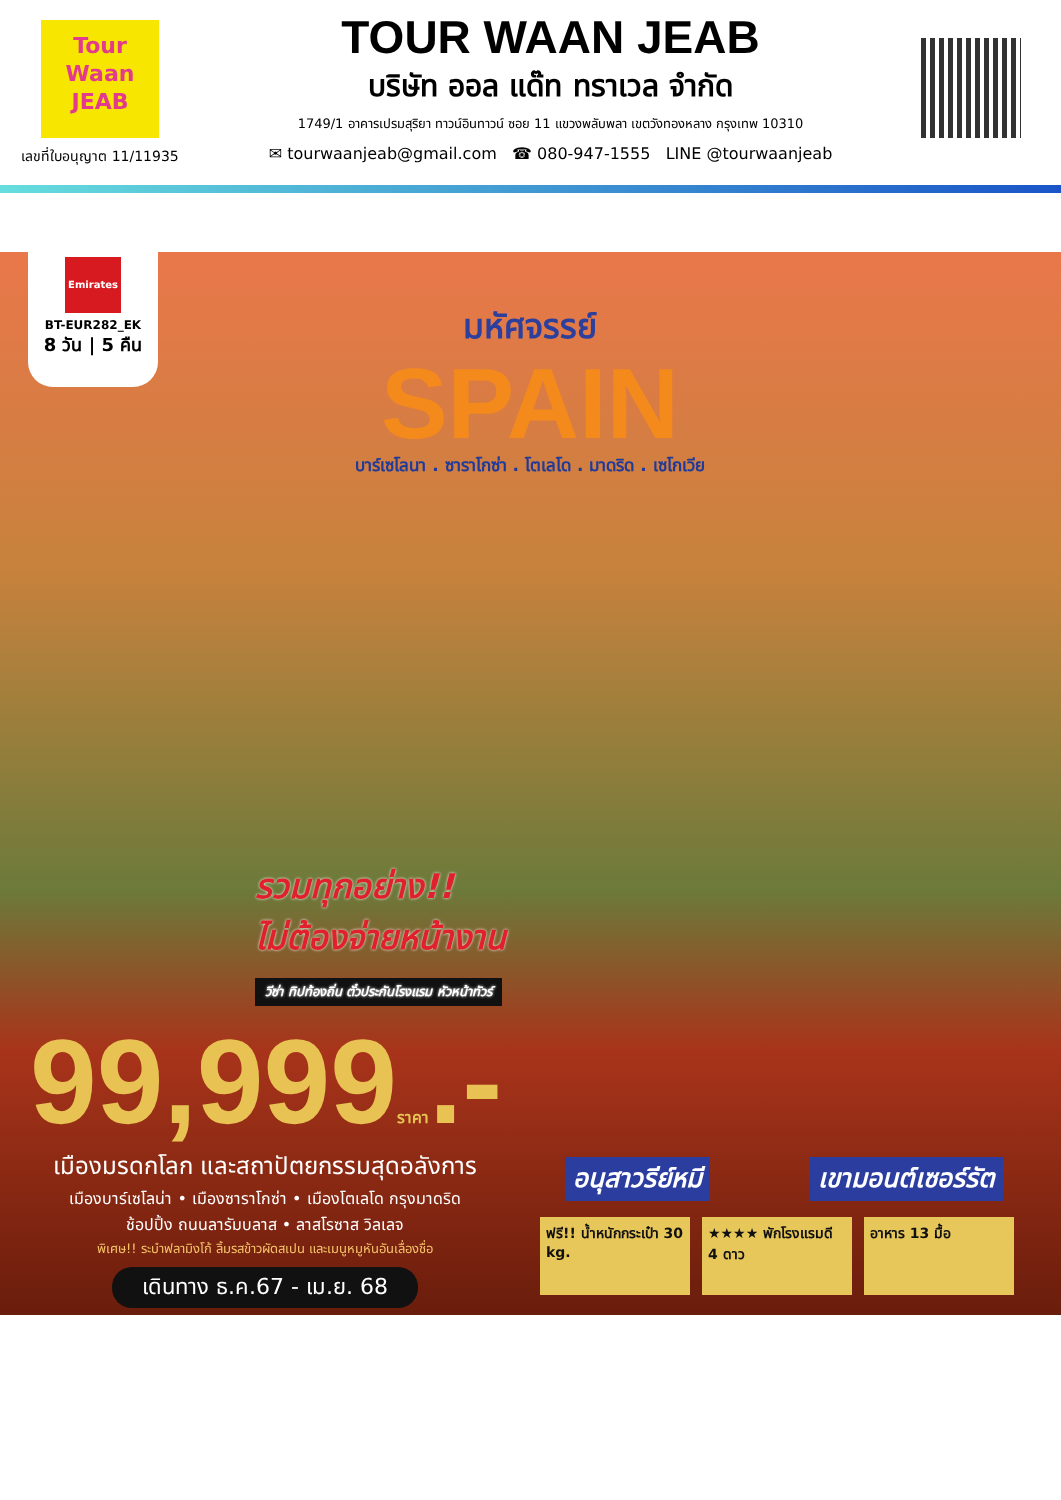Tour
Waan
JEAB
เลขที่ใบอนุญาต 11/11935
TOUR WAAN JEAB
บริษัท ออล แด๊ท ทราเวล จำกัด
1749/1 อาคารเปรมสุริยา ทาวน์อินทาวน์ ซอย 11 แขวงพลับพลา เขตวังทองหลาง กรุงเทพ 10310
✉ tourwaanjeab@gmail.com ☎ 080-947-1555 LINE @tourwaanjeab
Emirates
BT-EUR282_EK
8 วัน | 5 คืน
มหัศจรรย์
SPAIN
บาร์เซโลนา . ซาราโกซ่า . โตเลโด . มาดริด . เซโกเวีย
รวมทุกอย่าง!!
ไม่ต้องจ่ายหน้างาน
วีซ่า ทิปท้องถิ่น ตั๋วประกันโรงแรม หัวหน้าทัวร์
99,999ราคา.-
เมืองมรดกโลก และสถาปัตยกรรมสุดอลังการ
เมืองบาร์เซโลน่า • เมืองซาราโกซ่า • เมืองโตเลโด กรุงมาดริด
ช้อปปิ้ง ถนนลารัมบลาส • ลาสโรซาส วิลเลจ
พิเศษ!! ระบำฟลามิงโก้ ลิ้มรสข้าวผัดสเปน และเมนูหมูหันอันเลื่องชื่อ
เดินทาง ธ.ค.67 - เม.ย. 68
อนุสาวรีย์หมี เขามอนต์เซอร์รัต
ฟรี!! น้ำหนักกระเป๋า 30 kg.
★★★★ พักโรงแรมดี 4 ดาว
อาหาร 13 มื้อ